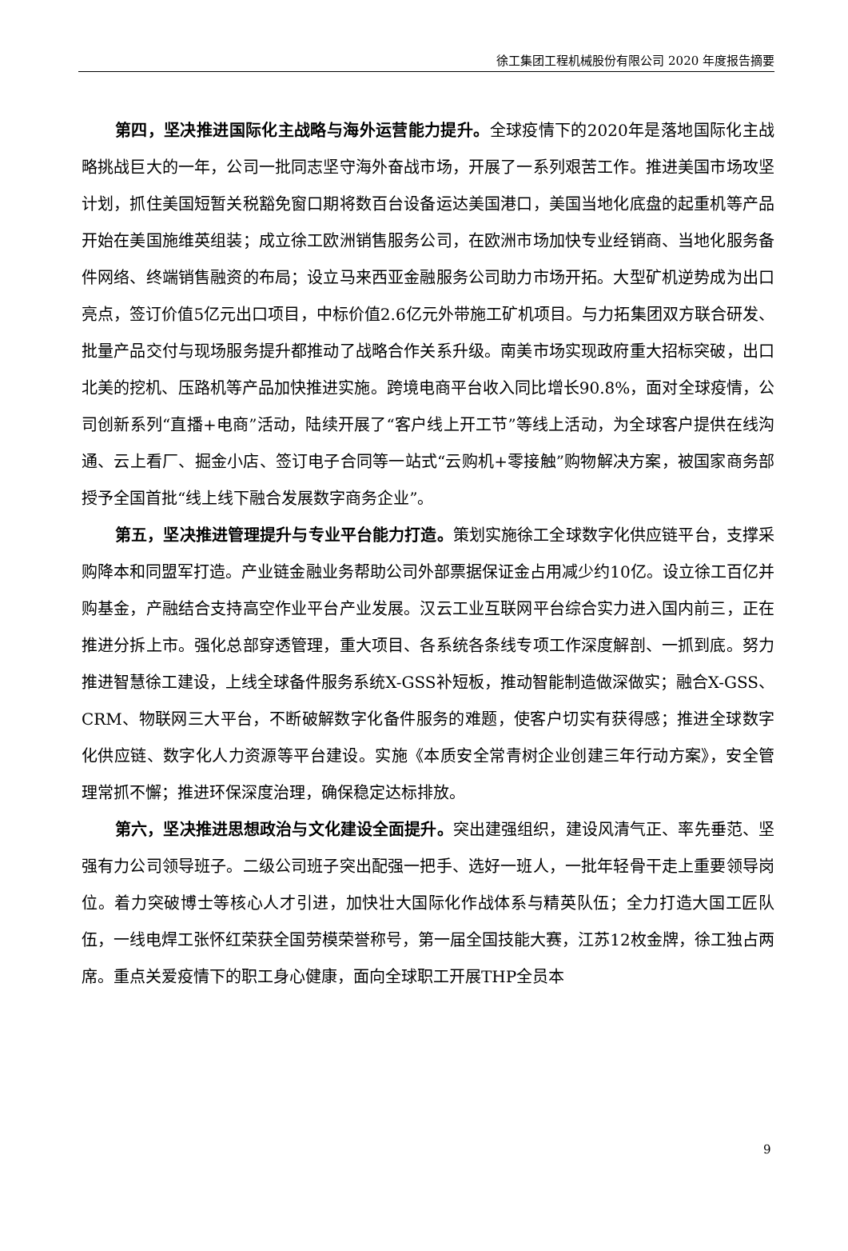徐工集团工程机械股份有限公司 2020 年度报告摘要
第四，坚决推进国际化主战略与海外运营能力提升。全球疫情下的2020年是落地国际化主战略挑战巨大的一年，公司一批同志坚守海外奋战市场，开展了一系列艰苦工作。推进美国市场攻坚计划，抓住美国短暂关税豁免窗口期将数百台设备运达美国港口，美国当地化底盘的起重机等产品开始在美国施维英组装；成立徐工欧洲销售服务公司，在欧洲市场加快专业经销商、当地化服务备件网络、终端销售融资的布局；设立马来西亚金融服务公司助力市场开拓。大型矿机逆势成为出口亮点，签订价值5亿元出口项目，中标价值2.6亿元外带施工矿机项目。与力拓集团双方联合研发、批量产品交付与现场服务提升都推动了战略合作关系升级。南美市场实现政府重大招标突破，出口北美的挖机、压路机等产品加快推进实施。跨境电商平台收入同比增长90.8%，面对全球疫情，公司创新系列“直播+电商”活动，陆续开展了“客户线上开工节”等线上活动，为全球客户提供在线沟通、云上看厂、掘金小店、签订电子合同等一站式“云购机+零接触”购物解决方案，被国家商务部授予全国首批“线上线下融合发展数字商务企业”。
第五，坚决推进管理提升与专业平台能力打造。策划实施徐工全球数字化供应链平台，支撑采购降本和同盟军打造。产业链金融业务帮助公司外部票据保证金占用减少约10亿。设立徐工百亿并购基金，产融结合支持高空作业平台产业发展。汉云工业互联网平台综合实力进入国内前三，正在推进分拆上市。强化总部穿透管理，重大项目、各系统各条线专项工作深度解剖、一抓到底。努力推进智慧徐工建设，上线全球备件服务系统X-GSS补短板，推动智能制造做深做实；融合X-GSS、CRM、物联网三大平台，不断破解数字化备件服务的难题，使客户切实有获得感；推进全球数字化供应链、数字化人力资源等平台建设。实施《本质安全常青树企业创建三年行动方案》，安全管理常抓不懈；推进环保深度治理，确保稳定达标排放。
第六，坚决推进思想政治与文化建设全面提升。突出建强组织，建设风清气正、率先垂范、坚强有力公司领导班子。二级公司班子突出配强一把手、选好一班人，一批年轻骨干走上重要领导岗位。着力突破博士等核心人才引进，加快壮大国际化作战体系与精英队伍；全力打造大国工匠队伍，一线电焊工张怀红荣获全国劳模荣誉称号，第一届全国技能大赛，江苏12枚金牌，徐工独占两席。重点关爱疫情下的职工身心健康，面向全球职工开展THP全员本
9